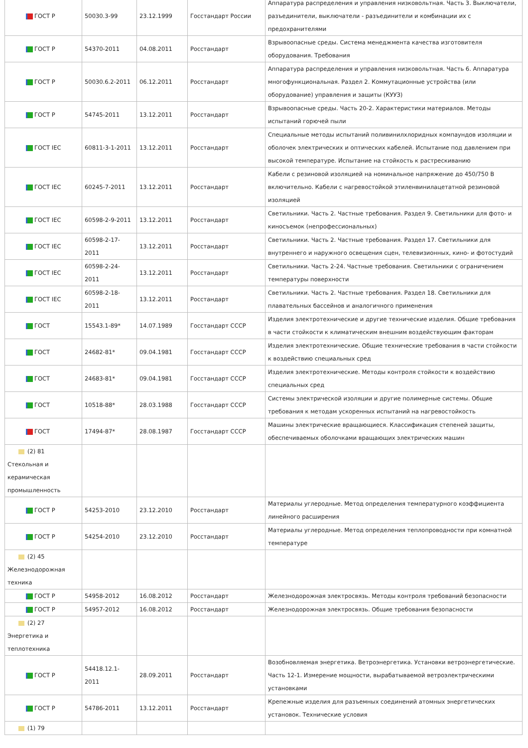| ГОСТ Р | 50030.3-99 | 23.12.1999 | Госстандарт России | Аппаратура распределения и управления низковольтная. Часть 3. Выключатели, разъединители, выключатели - разъединители и комбинации их с предохранителями |
| ГОСТ Р | 54370-2011 | 04.08.2011 | Росстандарт | Взрывоопасные среды. Система менеджмента качества изготовителя оборудования. Требования |
| ГОСТ Р | 50030.6.2-2011 | 06.12.2011 | Росстандарт | Аппаратура распределения и управления низковольтная. Часть 6. Аппаратура многофункциональная. Раздел 2. Коммутационные устройства (или оборудование) управления и защиты (КУУЗ) |
| ГОСТ Р | 54745-2011 | 13.12.2011 | Росстандарт | Взрывоопасные среды. Часть 20-2. Характеристики материалов. Методы испытаний горючей пыли |
| ГОСТ IEC | 60811-3-1-2011 | 13.12.2011 | Росстандарт | Специальные методы испытаний поливинилхлоридных компаундов изоляции и оболочек электрических и оптических кабелей. Испытание под давлением при высокой температуре. Испытание на стойкость к растрескиванию |
| ГОСТ IEC | 60245-7-2011 | 13.12.2011 | Росстандарт | Кабели с резиновой изоляцией на номинальное напряжение до 450/750 В включительно. Кабели с нагревостойкой этиленвинилацетатной резиновой изоляцией |
| ГОСТ IEC | 60598-2-9-2011 | 13.12.2011 | Росстандарт | Светильники. Часть 2. Частные требования. Раздел 9. Светильники для фото- и киносъемок (непрофессиональных) |
| ГОСТ IEC | 60598-2-17-2011 | 13.12.2011 | Росстандарт | Светильники. Часть 2. Частные требования. Раздел 17. Светильники для внутреннего и наружного освещения сцен, телевизионных, кино- и фотостудий |
| ГОСТ IEC | 60598-2-24-2011 | 13.12.2011 | Росстандарт | Светильники. Часть 2-24. Частные требования. Светильники с ограничением температуры поверхности |
| ГОСТ IEC | 60598-2-18-2011 | 13.12.2011 | Росстандарт | Светильники. Часть 2. Частные требования. Раздел 18. Светильники для плавательных бассейнов и аналогичного применения |
| ГОСТ | 15543.1-89* | 14.07.1989 | Госстандарт СССР | Изделия электротехнические и другие технические изделия. Общие требования в части стойкости к климатическим внешним воздействующим факторам |
| ГОСТ | 24682-81* | 09.04.1981 | Госстандарт СССР | Изделия электротехнические. Общие технические требования в части стойкости к воздействию специальных сред |
| ГОСТ | 24683-81* | 09.04.1981 | Госстандарт СССР | Изделия электротехнические. Методы контроля стойкости к воздействию специальных сред |
| ГОСТ | 10518-88* | 28.03.1988 | Госстандарт СССР | Системы электрической изоляции и другие полимерные системы. Общие требования к методам ускоренных испытаний на нагревостойкость |
| ГОСТ | 17494-87* | 28.08.1987 | Госстандарт СССР | Машины электрические вращающиеся. Классификация степеней защиты, обеспечиваемых оболочками вращающих электрических машин |
| (2) 81 Стекольная и керамическая промышленность | | | | |
| ГОСТ Р | 54253-2010 | 23.12.2010 | Росстандарт | Материалы углеродные. Метод определения температурного коэффициента линейного расширения |
| ГОСТ Р | 54254-2010 | 23.12.2010 | Росстандарт | Материалы углеродные. Метод определения теплопроводности при комнатной температуре |
| (2) 45 Железнодорожная техника | | | | |
| ГОСТ Р | 54958-2012 | 16.08.2012 | Росстандарт | Железнодорожная электросвязь. Методы контроля требований безопасности |
| ГОСТ Р | 54957-2012 | 16.08.2012 | Росстандарт | Железнодорожная электросвязь. Общие требования безопасности |
| (2) 27 Энергетика и теплотехника | | | | |
| ГОСТ Р | 54418.12.1-2011 | 28.09.2011 | Росстандарт | Возобновляемая энергетика. Ветроэнергетика. Установки ветроэнергетические. Часть 12-1. Измерение мощности, вырабатываемой ветроэлектрическими установками |
| ГОСТ Р | 54786-2011 | 13.12.2011 | Росстандарт | Крепежные изделия для разъемных соединений атомных энергетических установок. Технические условия |
| (1) 79 | | | | |